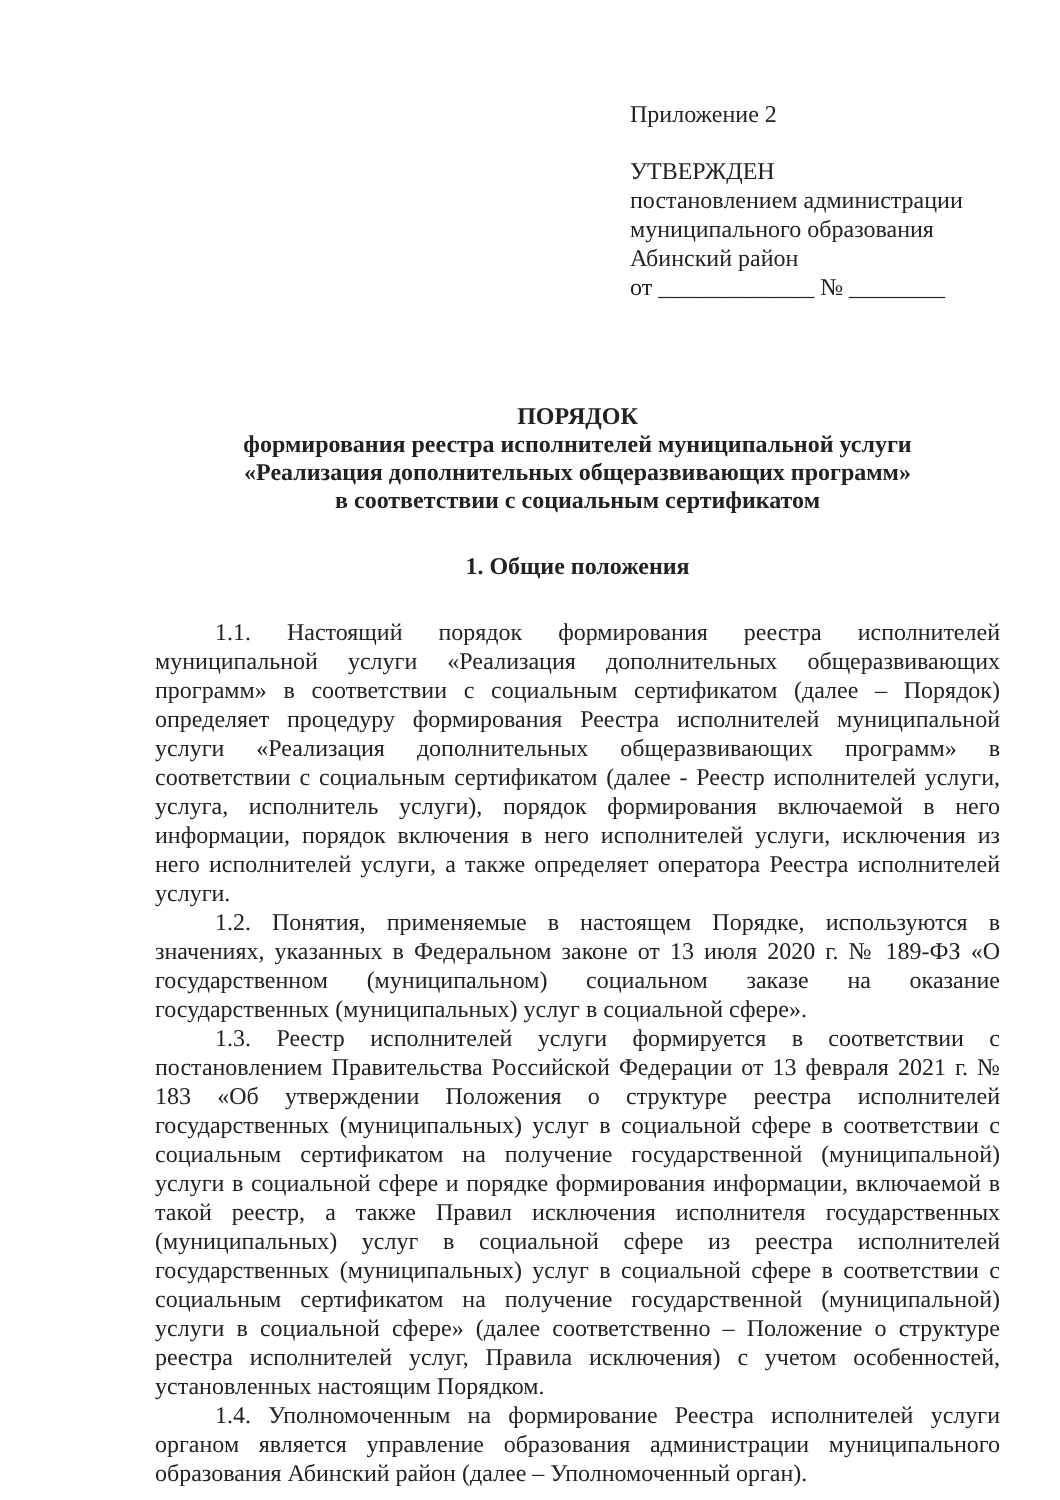Приложение 2
УТВЕРЖДЕН
постановлением администрации
муниципального образования
Абинский район
от _____________ № ________
ПОРЯДОК
формирования реестра исполнителей муниципальной услуги
«Реализация дополнительных общеразвивающих программ»
в соответствии с социальным сертификатом
1. Общие положения
1.1. Настоящий порядок формирования реестра исполнителей муниципальной услуги «Реализация дополнительных общеразвивающих программ» в соответствии с социальным сертификатом (далее – Порядок) определяет процедуру формирования Реестра исполнителей муниципальной услуги «Реализация дополнительных общеразвивающих программ» в соответствии с социальным сертификатом (далее - Реестр исполнителей услуги, услуга, исполнитель услуги), порядок формирования включаемой в него информации, порядок включения в него исполнителей услуги, исключения из него исполнителей услуги, а также определяет оператора Реестра исполнителей услуги.
1.2. Понятия, применяемые в настоящем Порядке, используются в значениях, указанных в Федеральном законе от 13 июля 2020 г. № 189-ФЗ «О государственном (муниципальном) социальном заказе на оказание государственных (муниципальных) услуг в социальной сфере».
1.3. Реестр исполнителей услуги формируется в соответствии с постановлением Правительства Российской Федерации от 13 февраля 2021 г. № 183 «Об утверждении Положения о структуре реестра исполнителей государственных (муниципальных) услуг в социальной сфере в соответствии с социальным сертификатом на получение государственной (муниципальной) услуги в социальной сфере и порядке формирования информации, включаемой в такой реестр, а также Правил исключения исполнителя государственных (муниципальных) услуг в социальной сфере из реестра исполнителей государственных (муниципальных) услуг в социальной сфере в соответствии с социальным сертификатом на получение государственной (муниципальной) услуги в социальной сфере» (далее соответственно – Положение о структуре реестра исполнителей услуг, Правила исключения) с учетом особенностей, установленных настоящим Порядком.
1.4. Уполномоченным на формирование Реестра исполнителей услуги органом является управление образования администрации муниципального образования Абинский район (далее – Уполномоченный орган).